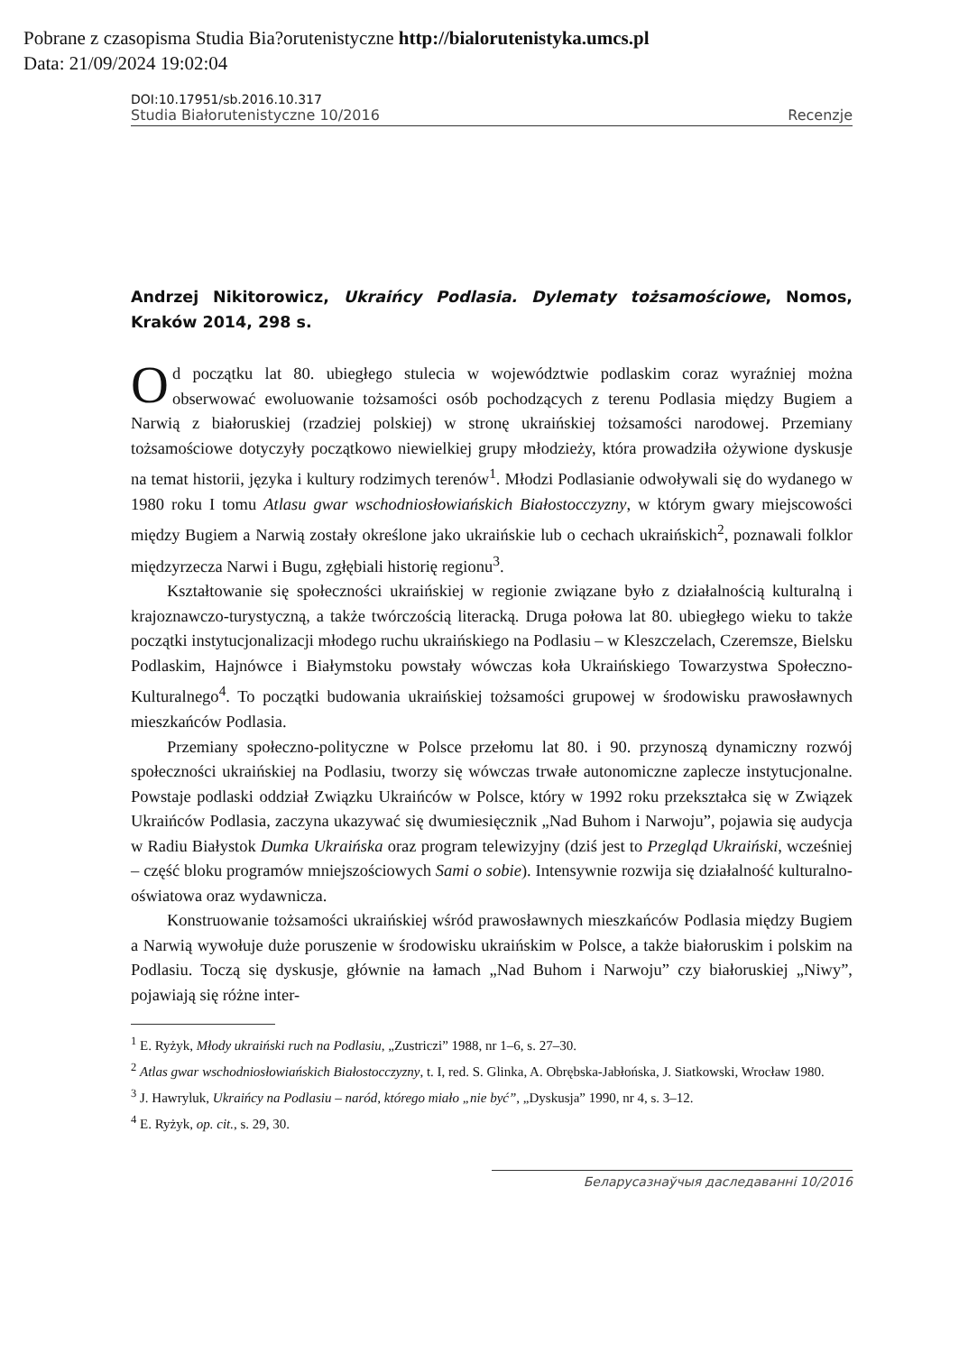Pobrane z czasopisma Studia Bia?orutenistyczne http://bialorutenistyka.umcs.pl
Data: 21/09/2024 19:02:04
DOI:10.17951/sb.2016.10.317
Studia Białorutenistyczne 10/2016 Recenzje
Andrzej Nikitorowicz, Ukraińcy Podlasia. Dylematy tożsamościowe, Nomos, Kraków 2014, 298 s.
Od początku lat 80. ubiegłego stulecia w województwie podlaskim coraz wyraźniej można obserwować ewoluowanie tożsamości osób pochodzących z terenu Podlasia między Bugiem a Narwią z białoruskiej (rzadziej polskiej) w stronę ukraińskiej tożsamości narodowej. Przemiany tożsamościowe dotyczyły początkowo niewielkiej grupy młodzieży, która prowadziła ożywione dyskusje na temat historii, języka i kultury rodzimych terenów<sup>1</sup>. Młodzi Podlasianie odwoływali się do wydanego w 1980 roku I tomu Atlasu gwar wschodniosłowiańskich Białostocczyzny, w którym gwary miejscowości między Bugiem a Narwią zostały określone jako ukraińskie lub o cechach ukraińskich<sup>2</sup>, poznawali folklor międzyrzecza Narwi i Bugu, zgłębiali historię regionu<sup>3</sup>.
Kształtowanie się społeczności ukraińskiej w regionie związane było z działalnością kulturalną i krajoznawczo-turystyczną, a także twórczością literacką. Druga połowa lat 80. ubiegłego wieku to także początki instytucjonalizacji młodego ruchu ukraińskiego na Podlasiu – w Kleszczelach, Czeremsze, Bielsku Podlaskim, Hajnówce i Białymstoku powstały wówczas koła Ukraińskiego Towarzystwa Społeczno-Kulturalnego<sup>4</sup>. To początki budowania ukraińskiej tożsamości grupowej w środowisku prawosławnych mieszkańców Podlasia.
Przemiany społeczno-polityczne w Polsce przełomu lat 80. i 90. przynoszą dynamiczny rozwój społeczności ukraińskiej na Podlasiu, tworzy się wówczas trwałe autonomiczne zaplecze instytucjonalne. Powstaje podlaski oddział Związku Ukraińców w Polsce, który w 1992 roku przekształca się w Związek Ukraińców Podlasia, zaczyna ukazywać się dwumiesięcznik „Nad Buhom i Narwoju”, pojawia się audycja w Radiu Białystok Dumka Ukraińska oraz program telewizyjny (dziś jest to Przegląd Ukraiński, wcześniej – część bloku programów mniejszościowych Sami o sobie). Intensywnie rozwija się działalność kulturalno-oświatowa oraz wydawnicza.
Konstruowanie tożsamości ukraińskiej wśród prawosławnych mieszkańców Podlasia między Bugiem a Narwią wywołuje duże poruszenie w środowisku ukraińskim w Polsce, a także białoruskim i polskim na Podlasiu. Toczą się dyskusje, głównie na łamach „Nad Buhom i Narwoju” czy białoruskiej „Niwy”, pojawiają się różne inter-
<sup>1</sup> E. Ryżyk, Młody ukraiński ruch na Podlasiu, „Zustriczi” 1988, nr 1–6, s. 27–30.
<sup>2</sup> Atlas gwar wschodniosłowiańskich Białostocczyzny, t. I, red. S. Glinka, A. Obrębska-Jabłońska, J. Siatkowski, Wrocław 1980.
<sup>3</sup> J. Hawryluk, Ukraińcy na Podlasiu – naród, którego miało „nie być”, „Dyskusja” 1990, nr 4, s. 3–12.
<sup>4</sup> E. Ryżyk, op. cit., s. 29, 30.
Беларусазнаўчыя даследаванні 10/2016